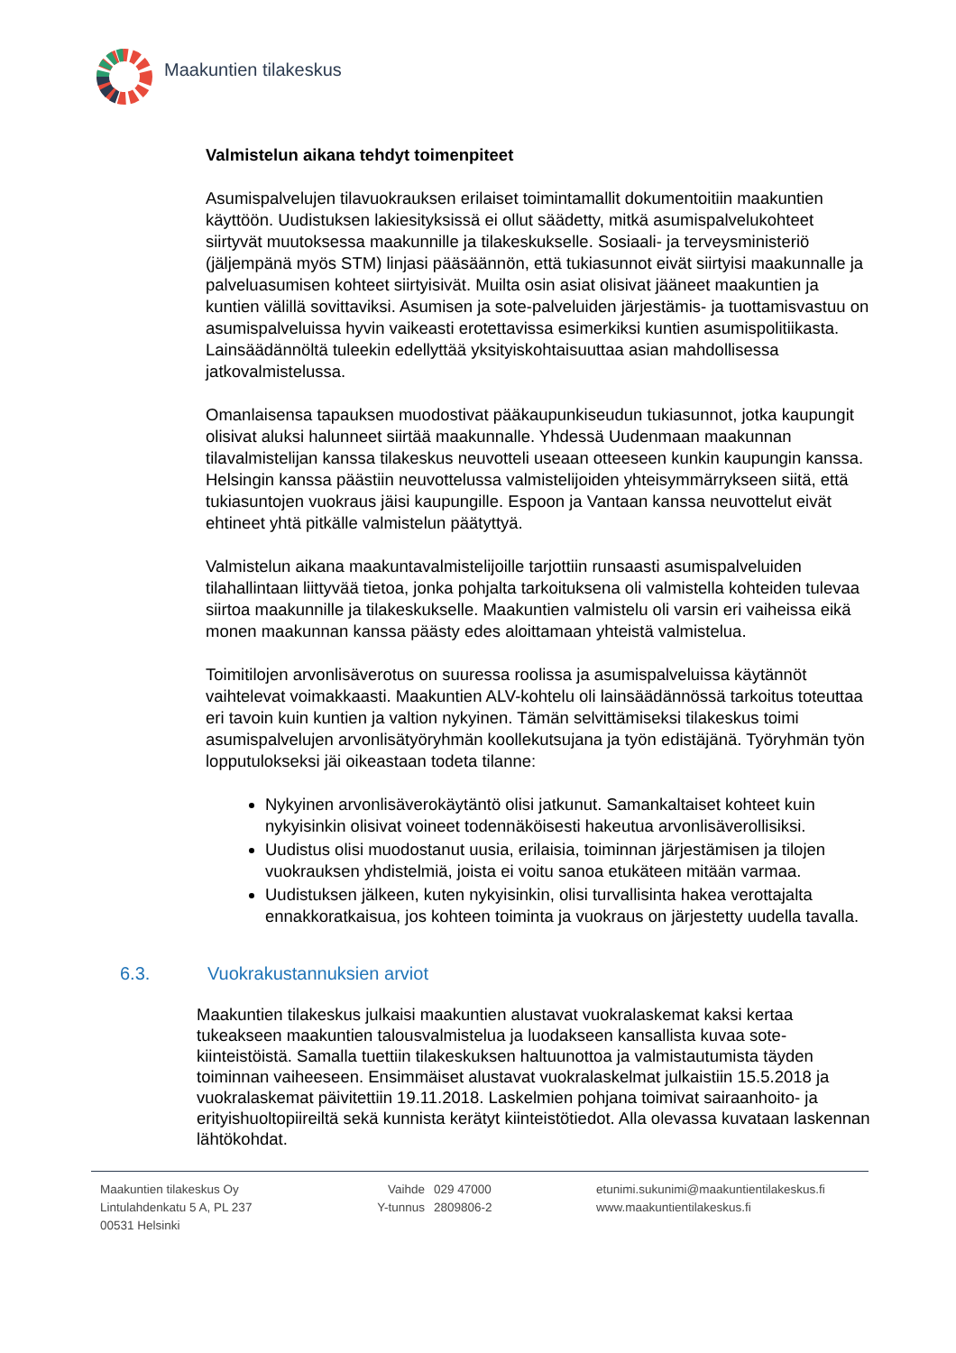Maakuntien tilakeskus
Valmistelun aikana tehdyt toimenpiteet
Asumispalvelujen tilavuokrauksen erilaiset toimintamallit dokumentoitiin maakuntien käyttöön. Uudistuksen lakiesityksissä ei ollut säädetty, mitkä asumispalvelukohteet siirtyvät muutoksessa maakunnille ja tilakeskukselle. Sosiaali- ja terveysministeriö (jäljempänä myös STM) linjasi pääsäännön, että tukiasunnot eivät siirtyisi maakunnalle ja palveluasumisen kohteet siirtyisivät. Muilta osin asiat olisivat jääneet maakuntien ja kuntien välillä sovittaviksi. Asumisen ja sote-palveluiden järjestämis- ja tuottamisvastuu on asumispalveluissa hyvin vaikeasti erotettavissa esimerkiksi kuntien asumispolitiikasta. Lainsäädännöltä tuleekin edellyttää yksityiskohtaisuuttaa asian mahdollisessa jatkovalmistelussa.
Omanlaisensa tapauksen muodostivat pääkaupunkiseudun tukiasunnot, jotka kaupungit olisivat aluksi halunneet siirtää maakunnalle. Yhdessä Uudenmaan maakunnan tilavalmistelijan kanssa tilakeskus neuvotteli useaan otteeseen kunkin kaupungin kanssa. Helsingin kanssa päästiin neuvottelussa valmistelijoiden yhteisymmärrykseen siitä, että tukiasuntojen vuokraus jäisi kaupungille. Espoon ja Vantaan kanssa neuvottelut eivät ehtineet yhtä pitkälle valmistelun päätyttyä.
Valmistelun aikana maakuntavalmistelijoille tarjottiin runsaasti asumispalveluiden tilahallintaan liittyvää tietoa, jonka pohjalta tarkoituksena oli valmistella kohteiden tulevaa siirtoa maakunnille ja tilakeskukselle. Maakuntien valmistelu oli varsin eri vaiheissa eikä monen maakunnan kanssa päästy edes aloittamaan yhteistä valmistelua.
Toimitilojen arvonlisäverotus on suuressa roolissa ja asumispalveluissa käytännöt vaihtelevat voimakkaasti. Maakuntien ALV-kohtelu oli lainsäädännössä tarkoitus toteuttaa eri tavoin kuin kuntien ja valtion nykyinen. Tämän selvittämiseksi tilakeskus toimi asumispalvelujen arvonlisätyöryhmän koollekutsujana ja työn edistäjänä. Työryhmän työn lopputulokseksi jäi oikeastaan todeta tilanne:
Nykyinen arvonlisäverokäytäntö olisi jatkunut. Samankaltaiset kohteet kuin nykyisinkin olisivat voineet todennäköisesti hakeutua arvonlisäverollisiksi.
Uudistus olisi muodostanut uusia, erilaisia, toiminnan järjestämisen ja tilojen vuokrauksen yhdistelmiä, joista ei voitu sanoa etukäteen mitään varmaa.
Uudistuksen jälkeen, kuten nykyisinkin, olisi turvallisinta hakea verottajalta ennakkoratkaisua, jos kohteen toiminta ja vuokraus on järjestetty uudella tavalla.
6.3. Vuokrakustannuksien arviot
Maakuntien tilakeskus julkaisi maakuntien alustavat vuokralaskemat kaksi kertaa tukeakseen maakuntien talousvalmistelua ja luodakseen kansallista kuvaa sote-kiinteistöistä. Samalla tuettiin tilakeskuksen haltuunottoa ja valmistautumista täyden toiminnan vaiheeseen. Ensimmäiset alustavat vuokralaskelmat julkaistiin 15.5.2018 ja vuokralaskemat päivitettiin 19.11.2018. Laskelmien pohjana toimivat sairaanhoito- ja erityishuoltopiireiltä sekä kunnista kerätyt kiinteistötiedot. Alla olevassa kuvataan laskennan lähtökohdat.
Maakuntien tilakeskus Oy
Lintulahdenkatu 5 A, PL 237
00531 Helsinki
Vaihde
Y-tunnus
029 47000
2809806-2
etunimi.sukunimi@maakuntientilakeskus.fi
www.maakuntientilakeskus.fi